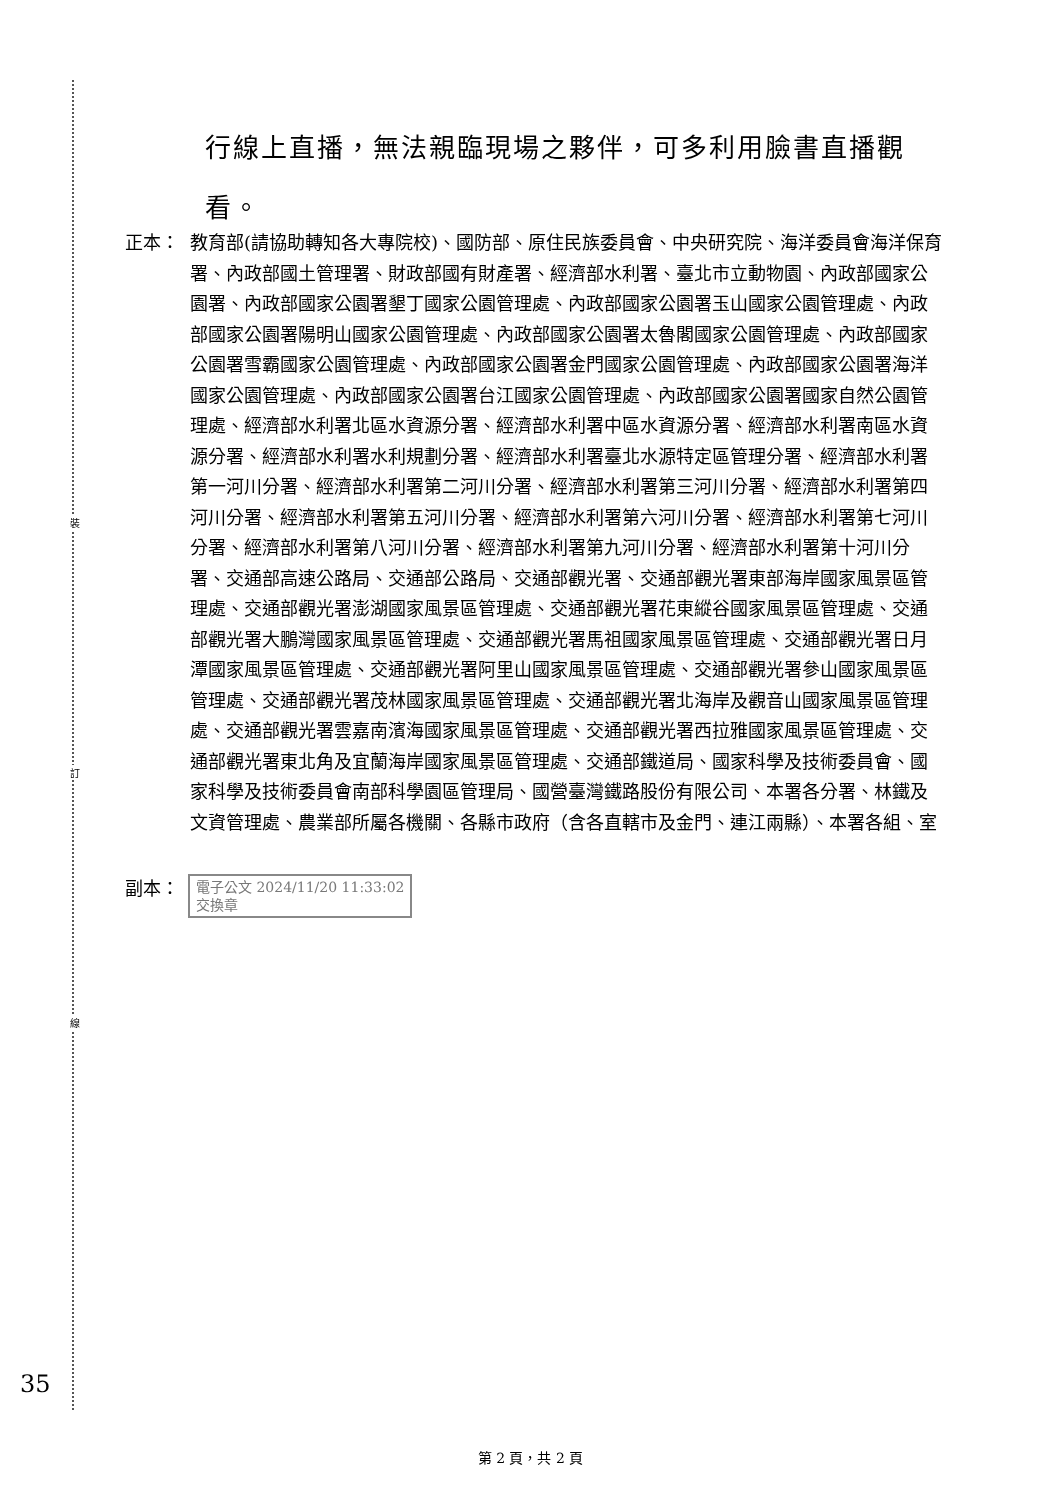裝
訂
線
行線上直播，無法親臨現場之夥伴，可多利用臉書直播觀看。
正本： 教育部(請協助轉知各大專院校)、國防部、原住民族委員會、中央研究院、海洋委員會海洋保育署、內政部國土管理署、財政部國有財產署、經濟部水利署、臺北市立動物園、內政部國家公園署、內政部國家公園署墾丁國家公園管理處、內政部國家公園署玉山國家公園管理處、內政部國家公園署陽明山國家公園管理處、內政部國家公園署太魯閣國家公園管理處、內政部國家公園署雪霸國家公園管理處、內政部國家公園署金門國家公園管理處、內政部國家公園署海洋國家公園管理處、內政部國家公園署台江國家公園管理處、內政部國家公園署國家自然公園管理處、經濟部水利署北區水資源分署、經濟部水利署中區水資源分署、經濟部水利署南區水資源分署、經濟部水利署水利規劃分署、經濟部水利署臺北水源特定區管理分署、經濟部水利署第一河川分署、經濟部水利署第二河川分署、經濟部水利署第三河川分署、經濟部水利署第四河川分署、經濟部水利署第五河川分署、經濟部水利署第六河川分署、經濟部水利署第七河川分署、經濟部水利署第八河川分署、經濟部水利署第九河川分署、經濟部水利署第十河川分署、交通部高速公路局、交通部公路局、交通部觀光署、交通部觀光署東部海岸國家風景區管理處、交通部觀光署澎湖國家風景區管理處、交通部觀光署花東縱谷國家風景區管理處、交通部觀光署大鵬灣國家風景區管理處、交通部觀光署馬祖國家風景區管理處、交通部觀光署日月潭國家風景區管理處、交通部觀光署阿里山國家風景區管理處、交通部觀光署參山國家風景區管理處、交通部觀光署茂林國家風景區管理處、交通部觀光署北海岸及觀音山國家風景區管理處、交通部觀光署雲嘉南濱海國家風景區管理處、交通部觀光署西拉雅國家風景區管理處、交通部觀光署東北角及宜蘭海岸國家風景區管理處、交通部鐵道局、國家科學及技術委員會、國家科學及技術委員會南部科學園區管理局、國營臺灣鐵路股份有限公司、本署各分署、林鐵及文資管理處、農業部所屬各機關、各縣市政府（含各直轄市及金門、連江兩縣）、本署各組、室
副本：
電子公文 2024/11/20 11:33:02
交換章
35
第 2 頁，共 2 頁